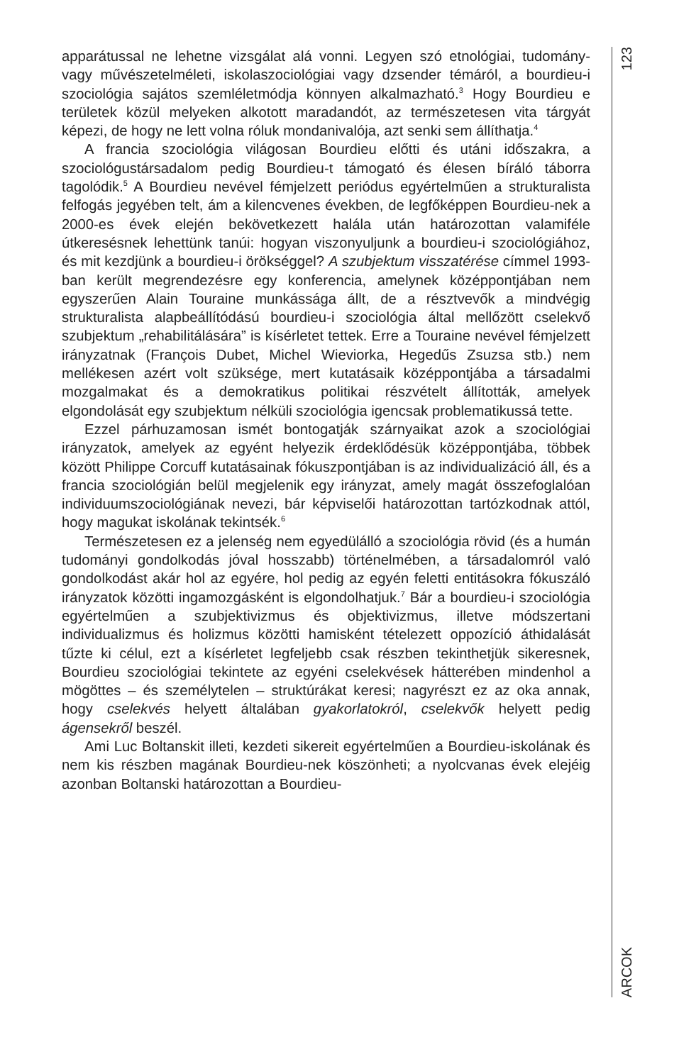apparátussal ne lehetne vizsgálat alá vonni. Legyen szó etnológiai, tudomány- vagy művészetelméleti, iskolaszociológiai vagy dzsender témáról, a bourdieu-i szociológia sajátos szemléletmódja könnyen alkalmazható.<sup>3</sup> Hogy Bourdieu e területek közül melyeken alkotott maradandót, az természetesen vita tárgyát képezi, de hogy ne lett volna róluk mondanivalója, azt senki sem állíthatja.<sup>4</sup>
A francia szociológia világosan Bourdieu előtti és utáni időszakra, a szociológustársadalom pedig Bourdieu-t támogató és élesen bíráló táborra tagolódik.<sup>5</sup> A Bourdieu nevével fémjelzett periódus egyértelmű­en a strukturalista felfogás jegyében telt, ám a kilencvenes években, de legfőképpen Bourdieu-nek a 2000-es évek elején bekövetkezett halála után határozottan valamiféle útkeresésnek lehettünk tanúi: hogyan viszonyuljunk a bourdieu-i szociológiához, és mit kezdjünk a bourdieu-i örökséggel? A szubjektum visszatérése címmel 1993-ban került megrendezésre egy konferencia, amelynek középpontjában nem egyszerűen Alain Touraine munkássága állt, de a résztvevők a mindvégig strukturalista alapbeállítódású bourdieu-i szociológia által mellőzött cselekvő szubjektum „rehabilitálására” is kísérletet tettek. Erre a Touraine nevével fémjelzett irányzatnak (François Dubet, Michel Wieviorka, Hegedűs Zsuzsa stb.) nem mellékesen azért volt szüksége, mert kutatásaik középpontjába a társadalmi mozgalmakat és a demokratikus politikai részvételt állították, amelyek elgondolását egy szubjektum nélküli szociológia igencsak problematikussá tette.
Ezzel párhuzamosan ismét bontogatják szárnyaikat azok a szocio­lógiai irányzatok, amelyek az egyént helyezik érdeklődésük közép­pontjába, többek között Philippe Corcuff kutatásainak fókuszpontjában is az individualizáció áll, és a francia szociológián belül megjelenik egy irányzat, amely magát összefoglalóan individuumszociológiának nevezi, bár képviselői határozottan tartózkodnak attól, hogy magukat iskolának tekintsék.<sup>6</sup>
Természetesen ez a jelenség nem egyedülálló a szociológia rövid (és a humán tudományi gondolkodás jóval hosszabb) történelmében, a társadalomról való gondolkodást akár hol az egyére, hol pedig az egyén feletti entitásokra fókuszáló irányzatok közötti ingamozgásként is elgondolhatjuk.<sup>7</sup> Bár a bourdieu-i szociológia egyértelműen a szub­jektivizmus és objektivizmus, illetve módszertani individualizmus és holizmus közötti hamisként tételezett oppozíció áthidalását tűzte ki célul, ezt a kísérletet legfeljebb csak részben tekinthetjük sikeresnek, Bourdieu szociológiai tekintete az egyéni cselekvések hátterében min­denhol a mögöttes – és személytelen – struktúrákat keresi; nagyrészt ez az oka annak, hogy cselekvés helyett általában gyakorlatokról, cselekvők helyett pedig ágensekről beszél.
Ami Luc Boltanskit illeti, kezdeti sikereit egyértelműen a Bourdieu-iskolának és nem kis részben magának Bourdieu-nek köszönheti; a nyolcvanas évek elejéig azonban Boltanski határozottan a Bourdieu-
123
ARCOK